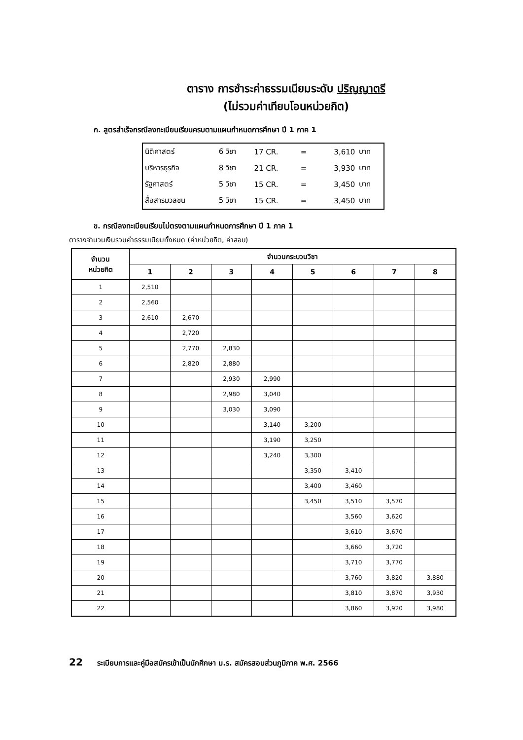ตาราง การชำระค่าธรรมเนียมระดับ ปริญญาตรี
(ไม่รวมค่าเทียบโอนหน่วยกิต)
ก. สูตรสำเร็จกรณีลงทะเบียนเรียนครบตามแผนกำหนดการศึกษา ปี 1 ภาค 1
| นิติศาสตร์ | 6 วิชา | 17 CR. | = | 3,610 | บาท |
| บริหารธุรกิจ | 8 วิชา | 21 CR. | = | 3,930 | บาท |
| รัฐศาสตร์ | 5 วิชา | 15 CR. | = | 3,450 | บาท |
| สื่อสารมวลชน | 5 วิชา | 15 CR. | = | 3,450 | บาท |
ข. กรณีลงทะเบียนเรียนไม่ตรงตามแผนกำหนดการศึกษา ปี 1 ภาค 1
ตารางจำนวนเงินรวมค่าธรรมเนียมทั้งหมด (ค่าหน่วยกิต, ค่าสอบ)
| จำนวน หน่วยกิต | จำนวนกระบวนวิชา | | | | | | | |
| --- | --- | --- | --- | --- | --- | --- | --- | --- |
| | 1 | 2 | 3 | 4 | 5 | 6 | 7 | 8 |
| 1 | 2,510 | | | | | | | |
| 2 | 2,560 | | | | | | | |
| 3 | 2,610 | 2,670 | | | | | | |
| 4 | | 2,720 | | | | | | |
| 5 | | 2,770 | 2,830 | | | | | |
| 6 | | 2,820 | 2,880 | | | | | |
| 7 | | | 2,930 | 2,990 | | | | |
| 8 | | | 2,980 | 3,040 | | | | |
| 9 | | | 3,030 | 3,090 | | | | |
| 10 | | | | 3,140 | 3,200 | | | |
| 11 | | | | 3,190 | 3,250 | | | |
| 12 | | | | 3,240 | 3,300 | | | |
| 13 | | | | | 3,350 | 3,410 | | |
| 14 | | | | | 3,400 | 3,460 | | |
| 15 | | | | | 3,450 | 3,510 | 3,570 | |
| 16 | | | | | | 3,560 | 3,620 | |
| 17 | | | | | | 3,610 | 3,670 | |
| 18 | | | | | | 3,660 | 3,720 | |
| 19 | | | | | | 3,710 | 3,770 | |
| 20 | | | | | | 3,760 | 3,820 | 3,880 |
| 21 | | | | | | 3,810 | 3,870 | 3,930 |
| 22 | | | | | | 3,860 | 3,920 | 3,980 |
22 ระเบียบการและคู่มือสมัครเข้าเป็นนักศึกษา ม.ร. สมัครสอบส่วนภูมิภาค พ.ศ. 2566